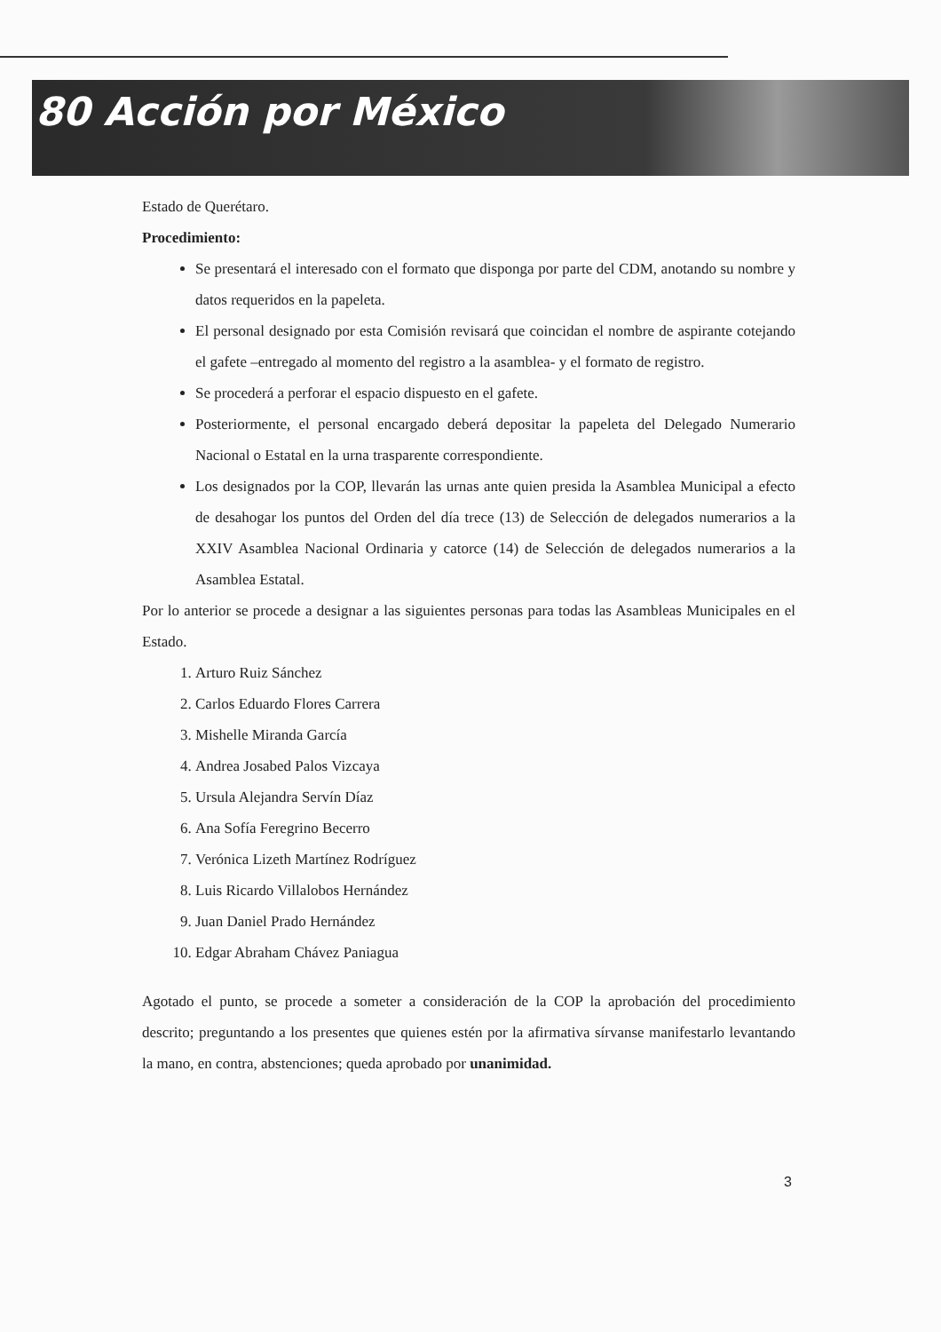80 Acción por México
Estado de Querétaro.
Procedimiento:
Se presentará el interesado con el formato que disponga por parte del CDM, anotando su nombre y datos requeridos en la papeleta.
El personal designado por esta Comisión revisará que coincidan el nombre de aspirante cotejando el gafete –entregado al momento del registro a la asamblea- y el formato de registro.
Se procederá a perforar el espacio dispuesto en el gafete.
Posteriormente, el personal encargado deberá depositar la papeleta del Delegado Numerario Nacional o Estatal en la urna trasparente correspondiente.
Los designados por la COP, llevarán las urnas ante quien presida la Asamblea Municipal a efecto de desahogar los puntos del Orden del día trece (13) de Selección de delegados numerarios a la XXIV Asamblea Nacional Ordinaria y catorce (14) de Selección de delegados numerarios a la Asamblea Estatal.
Por lo anterior se procede a designar a las siguientes personas para todas las Asambleas Municipales en el Estado.
1. Arturo Ruiz Sánchez
2. Carlos Eduardo Flores Carrera
3. Mishelle Miranda García
4. Andrea Josabed Palos Vizcaya
5. Ursula Alejandra Servín Díaz
6. Ana Sofía Feregrino Becerro
7. Verónica Lizeth Martínez Rodríguez
8. Luis Ricardo Villalobos Hernández
9. Juan Daniel Prado Hernández
10. Edgar Abraham Chávez Paniagua
Agotado el punto, se procede a someter a consideración de la COP la aprobación del procedimiento descrito; preguntando a los presentes que quienes estén por la afirmativa sírvanse manifestarlo levantando la mano, en contra, abstenciones; queda aprobado por unanimidad.
3